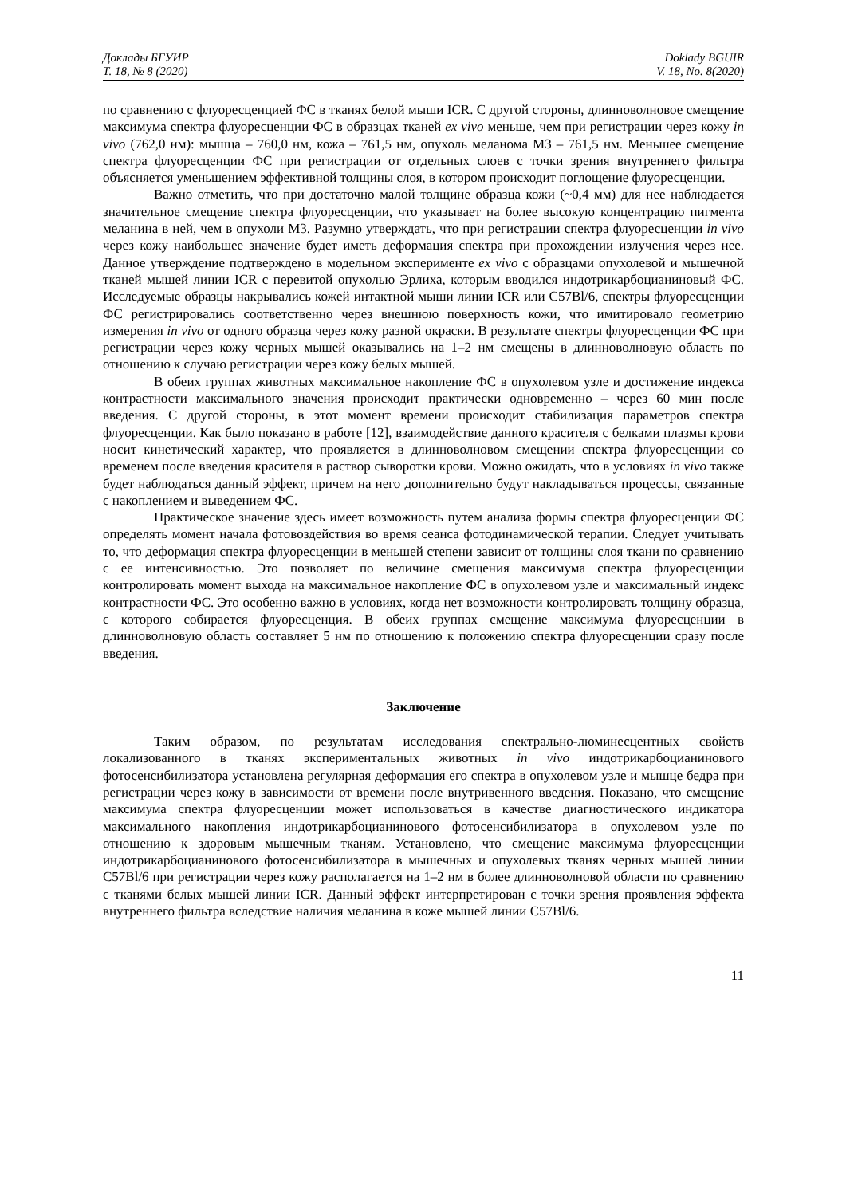Доклады БГУИР
Т. 18, № 8 (2020)
Doklady BGUIR
V. 18, No. 8(2020)
по сравнению с флуоресценцией ФС в тканях белой мыши ICR. С другой стороны, длинноволновое смещение максимума спектра флуоресценции ФС в образцах тканей ex vivo меньше, чем при регистрации через кожу in vivo (762,0 нм): мышца – 760,0 нм, кожа – 761,5 нм, опухоль меланома М3 – 761,5 нм. Меньшее смещение спектра флуоресценции ФС при регистрации от отдельных слоев с точки зрения внутреннего фильтра объясняется уменьшением эффективной толщины слоя, в котором происходит поглощение флуоресценции.
Важно отметить, что при достаточно малой толщине образца кожи (~0,4 мм) для нее наблюдается значительное смещение спектра флуоресценции, что указывает на более высокую концентрацию пигмента меланина в ней, чем в опухоли М3. Разумно утверждать, что при регистрации спектра флуоресценции in vivo через кожу наибольшее значение будет иметь деформация спектра при прохождении излучения через нее. Данное утверждение подтверждено в модельном эксперименте ex vivo с образцами опухолевой и мышечной тканей мышей линии ICR с перевитой опухолью Эрлиха, которым вводился индотрикарбоцианиновый ФС. Исследуемые образцы накрывались кожей интактной мыши линии ICR или C57Bl/6, спектры флуоресценции ФС регистрировались соответственно через внешнюю поверхность кожи, что имитировало геометрию измерения in vivo от одного образца через кожу разной окраски. В результате спектры флуоресценции ФС при регистрации через кожу черных мышей оказывались на 1–2 нм смещены в длинноволновую область по отношению к случаю регистрации через кожу белых мышей.
В обеих группах животных максимальное накопление ФС в опухолевом узле и достижение индекса контрастности максимального значения происходит практически одновременно – через 60 мин после введения. С другой стороны, в этот момент времени происходит стабилизация параметров спектра флуоресценции. Как было показано в работе [12], взаимодействие данного красителя с белками плазмы крови носит кинетический характер, что проявляется в длинноволновом смещении спектра флуоресценции со временем после введения красителя в раствор сыворотки крови. Можно ожидать, что в условиях in vivo также будет наблюдаться данный эффект, причем на него дополнительно будут накладываться процессы, связанные с накоплением и выведением ФС.
Практическое значение здесь имеет возможность путем анализа формы спектра флуоресценции ФС определять момент начала фотовоздействия во время сеанса фотодинамической терапии. Следует учитывать то, что деформация спектра флуоресценции в меньшей степени зависит от толщины слоя ткани по сравнению с ее интенсивностью. Это позволяет по величине смещения максимума спектра флуоресценции контролировать момент выхода на максимальное накопление ФС в опухолевом узле и максимальный индекс контрастности ФС. Это особенно важно в условиях, когда нет возможности контролировать толщину образца, с которого собирается флуоресценция. В обеих группах смещение максимума флуоресценции в длинноволновую область составляет 5 нм по отношению к положению спектра флуоресценции сразу после введения.
Заключение
Таким образом, по результатам исследования спектрально-люминесцентных свойств локализованного в тканях экспериментальных животных in vivo индотрикарбоцианинового фотосенсибилизатора установлена регулярная деформация его спектра в опухолевом узле и мышце бедра при регистрации через кожу в зависимости от времени после внутривенного введения. Показано, что смещение максимума спектра флуоресценции может использоваться в качестве диагностического индикатора максимального накопления индотрикарбоцианинового фотосенсибилизатора в опухолевом узле по отношению к здоровым мышечным тканям. Установлено, что смещение максимума флуоресценции индотрикарбоцианинового фотосенсибилизатора в мышечных и опухолевых тканях черных мышей линии C57Bl/6 при регистрации через кожу располагается на 1–2 нм в более длинноволновой области по сравнению с тканями белых мышей линии ICR. Данный эффект интерпретирован с точки зрения проявления эффекта внутреннего фильтра вследствие наличия меланина в коже мышей линии C57Bl/6.
11